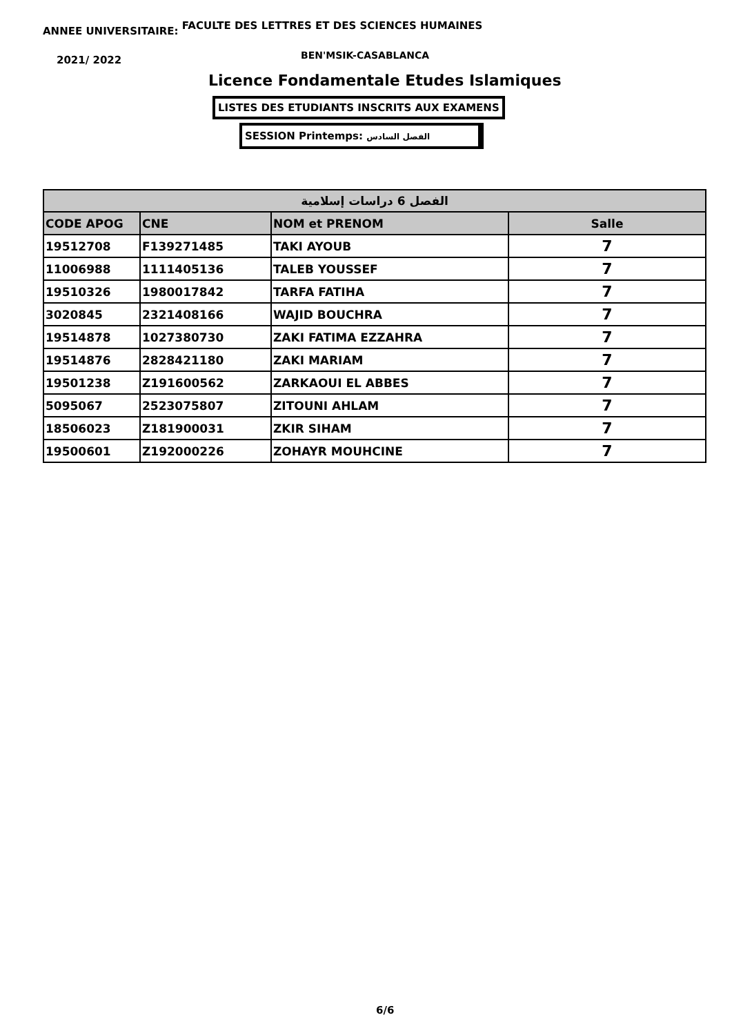ANNEE UNIVERSITAIRE: FACULTE DES LETTRES ET DES SCIENCES HUMAINES
2021/ 2022 BEN'MSIK-CASABLANCA
Licence Fondamentale Etudes Islamiques
LISTES DES ETUDIANTS INSCRITS AUX EXAMENS
SESSION Printemps: الفصل السادس
| الفصل 6 دراسات إسلامية | | | |
| CODE APOG | CNE | NOM et PRENOM | Salle |
| 19512708 | F139271485 | TAKI AYOUB | 7 |
| 11006988 | 1111405136 | TALEB YOUSSEF | 7 |
| 19510326 | 1980017842 | TARFA FATIHA | 7 |
| 3020845 | 2321408166 | WAJID BOUCHRA | 7 |
| 19514878 | 1027380730 | ZAKI FATIMA EZZAHRA | 7 |
| 19514876 | 2828421180 | ZAKI MARIAM | 7 |
| 19501238 | Z191600562 | ZARKAOUI EL ABBES | 7 |
| 5095067 | 2523075807 | ZITOUNI AHLAM | 7 |
| 18506023 | Z181900031 | ZKIR SIHAM | 7 |
| 19500601 | Z192000226 | ZOHAYR MOUHCINE | 7 |
6/6